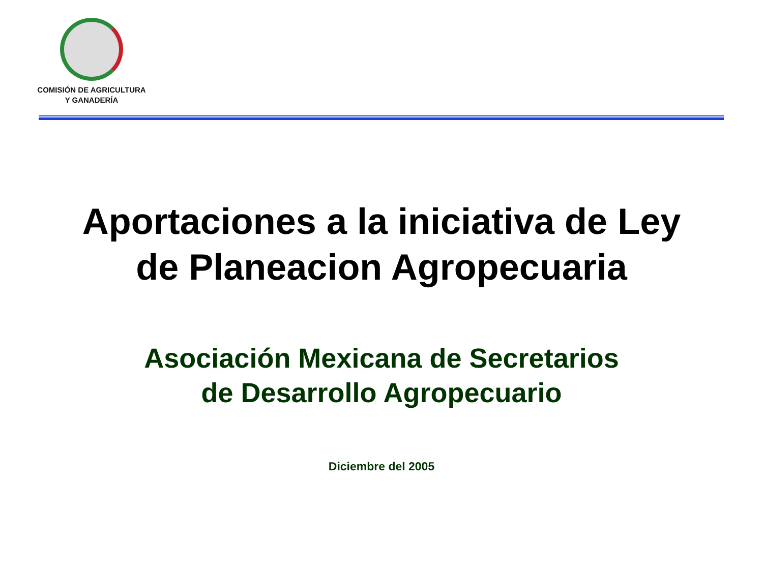COMISIÓN DE AGRICULTURA
Y GANADERÍA
Aportaciones a la iniciativa de Ley
de Planeacion Agropecuaria
Asociación Mexicana de Secretarios
de Desarrollo Agropecuario
Diciembre del 2005